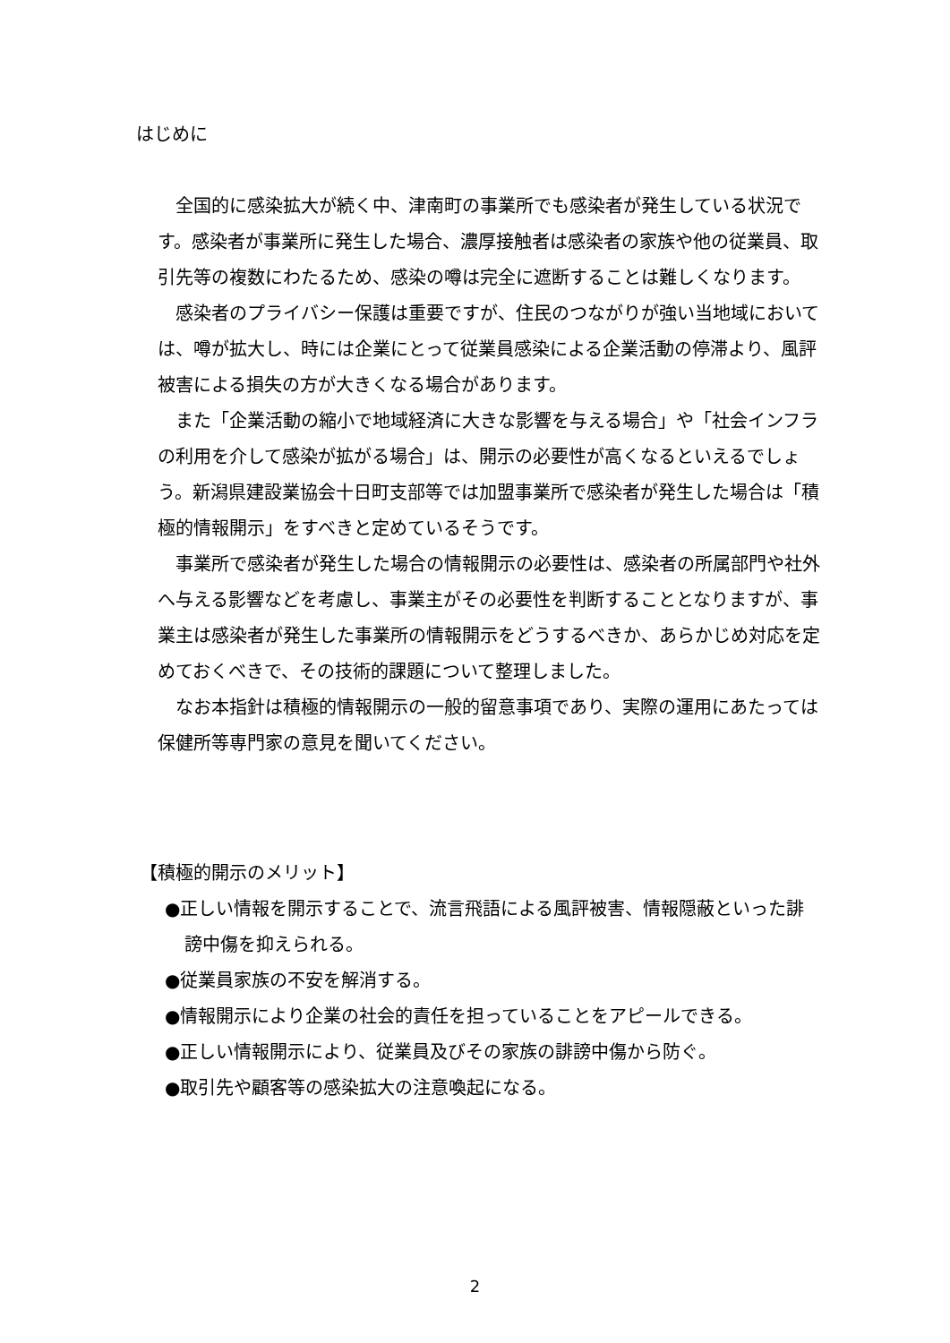はじめに
全国的に感染拡大が続く中、津南町の事業所でも感染者が発生している状況です。感染者が事業所に発生した場合、濃厚接触者は感染者の家族や他の従業員、取引先等の複数にわたるため、感染の噂は完全に遮断することは難しくなります。
感染者のプライバシー保護は重要ですが、住民のつながりが強い当地域においては、噂が拡大し、時には企業にとって従業員感染による企業活動の停滞より、風評被害による損失の方が大きくなる場合があります。
また「企業活動の縮小で地域経済に大きな影響を与える場合」や「社会インフラの利用を介して感染が拡がる場合」は、開示の必要性が高くなるといえるでしょう。新潟県建設業協会十日町支部等では加盟事業所で感染者が発生した場合は「積極的情報開示」をすべきと定めているそうです。
事業所で感染者が発生した場合の情報開示の必要性は、感染者の所属部門や社外へ与える影響などを考慮し、事業主がその必要性を判断することとなりますが、事業主は感染者が発生した事業所の情報開示をどうするべきか、あらかじめ対応を定めておくべきで、その技術的課題について整理しました。
なお本指針は積極的情報開示の一般的留意事項であり、実際の運用にあたっては保健所等専門家の意見を聞いてください。
【積極的開示のメリット】
●正しい情報を開示することで、流言飛語による風評被害、情報隠蔽といった誹謗中傷を抑えられる。
●従業員家族の不安を解消する。
●情報開示により企業の社会的責任を担っていることをアピールできる。
●正しい情報開示により、従業員及びその家族の誹謗中傷から防ぐ。
●取引先や顧客等の感染拡大の注意喚起になる。
2